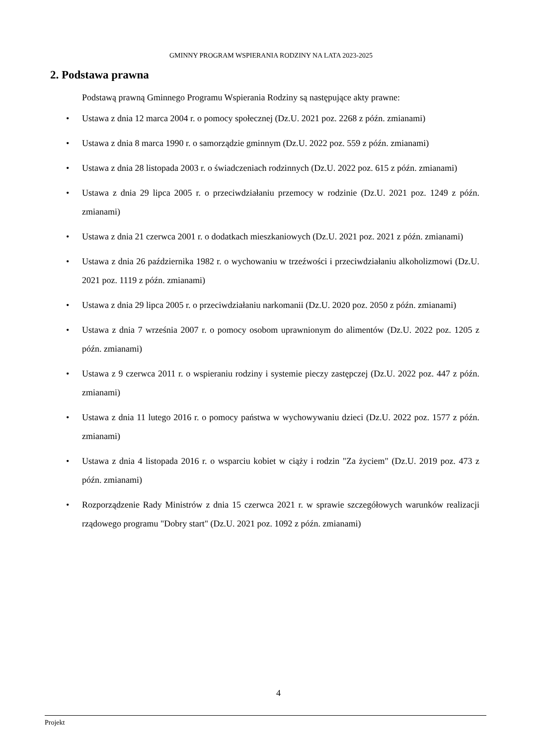GMINNY PROGRAM WSPIERANIA RODZINY NA LATA 2023-2025
2. Podstawa prawna
Podstawą prawną Gminnego Programu Wspierania Rodziny są następujące akty prawne:
• Ustawa z dnia 12 marca 2004 r. o pomocy społecznej (Dz.U. 2021 poz. 2268 z późn. zmianami)
• Ustawa z dnia 8 marca 1990 r. o samorządzie gminnym (Dz.U. 2022 poz. 559 z późn. zmianami)
• Ustawa z dnia 28 listopada 2003 r. o świadczeniach rodzinnych (Dz.U. 2022 poz. 615 z późn. zmianami)
• Ustawa z dnia 29 lipca 2005 r. o przeciwdziałaniu przemocy w rodzinie (Dz.U. 2021 poz. 1249 z późn. zmianami)
• Ustawa z dnia 21 czerwca 2001 r. o dodatkach mieszkaniowych (Dz.U. 2021 poz. 2021 z późn. zmianami)
• Ustawa z dnia 26 października 1982 r. o wychowaniu w trzeźwości i przeciwdziałaniu alkoholizmowi (Dz.U. 2021 poz. 1119 z późn. zmianami)
• Ustawa z dnia 29 lipca 2005 r. o przeciwdziałaniu narkomanii (Dz.U. 2020 poz. 2050 z późn. zmianami)
• Ustawa z dnia 7 września 2007 r. o pomocy osobom uprawnionym do alimentów (Dz.U. 2022 poz. 1205 z późn. zmianami)
• Ustawa z 9 czerwca 2011 r. o wspieraniu rodziny i systemie pieczy zastępczej (Dz.U. 2022 poz. 447 z późn. zmianami)
• Ustawa z dnia 11 lutego 2016 r. o pomocy państwa w wychowywaniu dzieci (Dz.U. 2022 poz. 1577 z późn. zmianami)
• Ustawa z dnia 4 listopada 2016 r. o wsparciu kobiet w ciąży i rodzin "Za życiem" (Dz.U. 2019 poz. 473 z późn. zmianami)
• Rozporządzenie Rady Ministrów z dnia 15 czerwca 2021 r. w sprawie szczegółowych warunków realizacji rządowego programu "Dobry start" (Dz.U. 2021 poz. 1092 z późn. zmianami)
4
Projekt